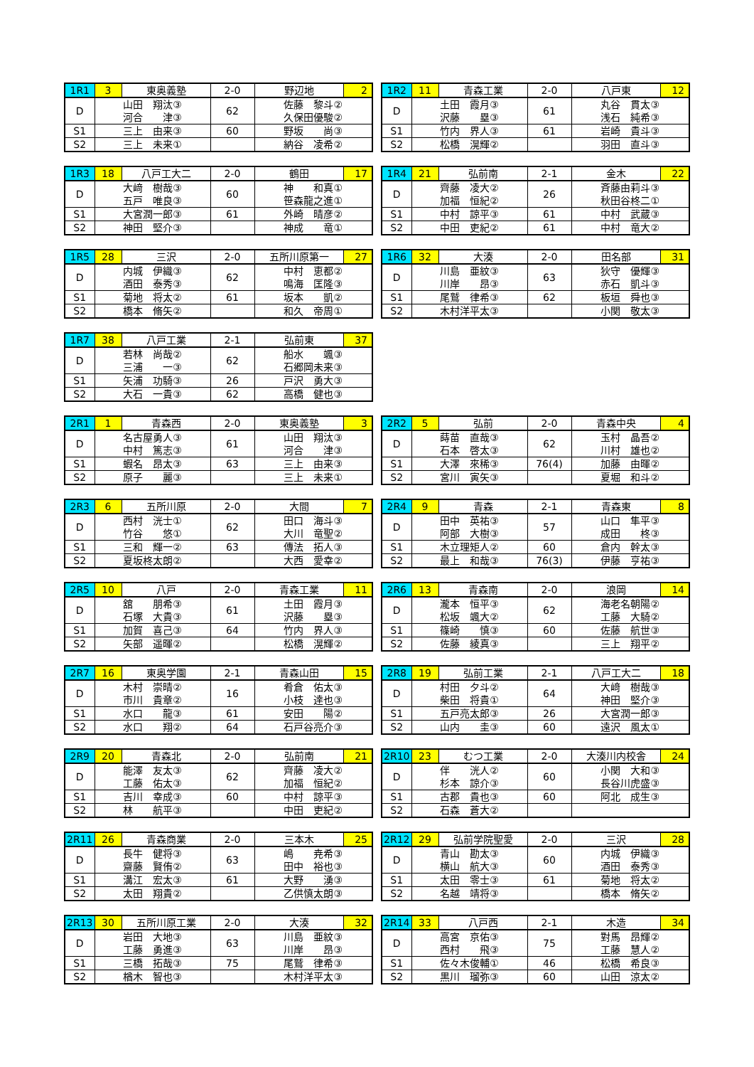| 1R1 | 3 | 東奥義塾 | 2-0 | 野辺地 | 2 |
| --- | --- | --- | --- | --- | --- |
| D | 山田 翔汰③ 河合 津③ | | 62 | 佐藤 黎斗② 久保田優駿② | |
| S1 | 三上 由来③ | | 60 | 野坂 尚③ | |
| S2 | 三上 未来① | | | 納谷 凌希② | |
| 1R2 | 11 | 青森工業 | 2-0 | 八戸東 | 12 |
| --- | --- | --- | --- | --- | --- |
| D | 土田 霞月③ 沢藤 塁③ | | 61 | 丸谷 貫太③ 浅石 純希③ | |
| S1 | 竹内 界人③ | | 61 | 岩崎 貴斗③ | |
| S2 | 松橋 滉輝② | | | 羽田 直斗③ | |
| 1R3 | 18 | 八戸工大二 | 2-0 | 鶴田 | 17 |
| --- | --- | --- | --- | --- | --- |
| D | 大﨑 樹哉③ 五戸 唯良③ | | 60 | 神 和真① 笹森龍之進① | |
| S1 | 大宮潤一郎③ | | 61 | 外崎 晴彦② | |
| S2 | 神田 堅介③ | | | 神成 竜① | |
| 1R4 | 21 | 弘前南 | 2-1 | 金木 | 22 |
| --- | --- | --- | --- | --- | --- |
| D | 齊藤 凌大② 加福 恒紀② | | 26 | 斉藤由莉斗③ 秋田谷柊二① | |
| S1 | 中村 諒平③ | | 61 | 中村 武蔵③ | |
| S2 | 中田 吏紀② | | 61 | 中村 竜大② | |
| 1R5 | 28 | 三沢 | 2-0 | 五所川原第一 | 27 |
| --- | --- | --- | --- | --- | --- |
| D | 内城 伊織③ 酒田 泰秀③ | | 62 | 中村 恵都② 鳴海 匡隆③ | |
| S1 | 菊地 将太② | | 61 | 坂本 凱② | |
| S2 | 橋本 脩矢② | | | 和久 帝周① | |
| 1R6 | 32 | 大湊 | 2-0 | 田名部 | 31 |
| --- | --- | --- | --- | --- | --- |
| D | 川島 亜紋③ 川岸 昂③ | | 63 | 狄守 優輝③ 赤石 凱斗③ | |
| S1 | 尾鷲 律希③ | | 62 | 板垣 舜也③ | |
| S2 | 木村洋平太③ | | | 小関 敬太③ | |
| 1R7 | 38 | 八戸工業 | 2-1 | 弘前東 | 37 |
| --- | --- | --- | --- | --- | --- |
| D | 若林 尚哉② 三浦 一③ | | 62 | 船水 颯③ 石郷岡未来③ | |
| S1 | 矢浦 功騎③ | | 26 | 戸沢 勇大③ | |
| S2 | 大石 一貴③ | | 62 | 高橋 健也③ | |
| 2R1 | 1 | 青森西 | 2-0 | 東奥義塾 | 3 |
| --- | --- | --- | --- | --- | --- |
| D | 名古屋勇人③ 中村 篤志③ | | 61 | 山田 翔汰③ 河合 津③ | |
| S1 | 蝦名 昂太③ | | 63 | 三上 由来③ | |
| S2 | 原子 麗③ | | | 三上 未来① | |
| 2R2 | 5 | 弘前 | 2-0 | 青森中央 | 4 |
| --- | --- | --- | --- | --- | --- |
| D | 蒔苗 直哉③ 石本 啓太③ | | 62 | 玉村 晶吾② 川村 雄也② | |
| S1 | 大澤 來稀③ | | 76(4) | 加藤 由暉② | |
| S2 | 宮川 寅矢③ | | | 夏堀 和斗② | |
| 2R3 | 6 | 五所川原 | 2-0 | 大間 | 7 |
| --- | --- | --- | --- | --- | --- |
| D | 西村 洸士① 竹谷 悠① | | 62 | 田口 海斗③ 大川 竜聖② | |
| S1 | 三和 輝一② | | 63 | 傳法 拓人③ | |
| S2 | 夏坂柊太朗② | | | 大西 愛幸② | |
| 2R4 | 9 | 青森 | 2-1 | 青森東 | 8 |
| --- | --- | --- | --- | --- | --- |
| D | 田中 英祐③ 阿部 大樹③ | | 57 | 山口 隼平③ 成田 柊③ | |
| S1 | 木立理矩人② | | 60 | 倉内 幹太③ | |
| S2 | 最上 和哉③ | | 76(3) | 伊藤 亨祐③ | |
| 2R5 | 10 | 八戸 | 2-0 | 青森工業 | 11 |
| --- | --- | --- | --- | --- | --- |
| D | 舘 朋希③ 石塚 大貴③ | | 61 | 土田 霞月③ 沢藤 塁③ | |
| S1 | 加賀 喜己③ | | 64 | 竹内 界人③ | |
| S2 | 矢部 遥暉② | | | 松橋 滉輝② | |
| 2R6 | 13 | 青森南 | 2-0 | 浪岡 | 14 |
| --- | --- | --- | --- | --- | --- |
| D | 瀧本 恒平③ 松坂 颯大② | | 62 | 海老名朝陽② 工藤 大騎② | |
| S1 | 篠崎 慎③ | | 60 | 佐藤 航世③ | |
| S2 | 佐藤 綾真③ | | | 三上 翔平② | |
| 2R7 | 16 | 東奥学園 | 2-1 | 青森山田 | 15 |
| --- | --- | --- | --- | --- | --- |
| D | 木村 崇晴② 市川 貴章② | | 16 | 肴倉 佑太③ 小枝 達也③ | |
| S1 | 水口 龍③ | | 61 | 安田 陽② | |
| S2 | 水口 翔② | | 64 | 石戸谷亮介③ | |
| 2R8 | 19 | 弘前工業 | 2-1 | 八戸工大二 | 18 |
| --- | --- | --- | --- | --- | --- |
| D | 村田 夕斗② 柴田 将貴① | | 64 | 大﨑 樹哉③ 神田 堅介③ | |
| S1 | 五戸亮太郎③ | | 26 | 大宮潤一郎③ | |
| S2 | 山内 圭③ | | 60 | 遠沢 風太① | |
| 2R9 | 20 | 青森北 | 2-0 | 弘前南 | 21 |
| --- | --- | --- | --- | --- | --- |
| D | 能澤 友太③ 工藤 佑太③ | | 62 | 齊藤 凌大② 加福 恒紀② | |
| S1 | 吉川 幸成③ | | 60 | 中村 諒平③ | |
| S2 | 林 航平③ | | | 中田 吏紀② | |
| 2R10 | 23 | むつ工業 | 2-0 | 大湊川内校舎 | 24 |
| --- | --- | --- | --- | --- | --- |
| D | 伴 洸人② 杉本 諒介③ | | 60 | 小関 大和③ 長谷川虎盛③ | |
| S1 | 古郡 貴也③ | | 60 | 阿北 成生③ | |
| S2 | 石森 蒼大② | | | | |
| 2R11 | 26 | 青森商業 | 2-0 | 三本木 | 25 |
| --- | --- | --- | --- | --- | --- |
| D | 長牛 健将③ 齋藤 賢侑② | | 63 | 嶋 尭希③ 田中 裕也③ | |
| S1 | 溝江 宏太③ | | 61 | 大野 湧③ | |
| S2 | 太田 翔貴② | | | 乙供慎太朗③ | |
| 2R12 | 29 | 弘前学院聖愛 | 2-0 | 三沢 | 28 |
| --- | --- | --- | --- | --- | --- |
| D | 青山 勘太③ 横山 航大③ | | 60 | 内城 伊織③ 酒田 泰秀③ | |
| S1 | 太田 零士③ | | 61 | 菊地 将太② | |
| S2 | 名越 靖将③ | | | 橋本 脩矢② | |
| 2R13 | 30 | 五所川原工業 | 2-0 | 大湊 | 32 |
| --- | --- | --- | --- | --- | --- |
| D | 岩田 大地③ 工藤 勇進③ | | 63 | 川島 亜紋③ 川岸 昂③ | |
| S1 | 三橋 拓哉③ | | 75 | 尾鷲 律希③ | |
| S2 | 楢木 智也③ | | | 木村洋平太③ | |
| 2R14 | 33 | 八戸西 | 2-1 | 木造 | 34 |
| --- | --- | --- | --- | --- | --- |
| D | 高宮 京佑③ 西村 飛③ | | 75 | 對馬 昂輝② 工藤 慧人② | |
| S1 | 佐々木俊輔① | | 46 | 松橋 希良③ | |
| S2 | 黒川 瑠弥③ | | 60 | 山田 涼太② | |